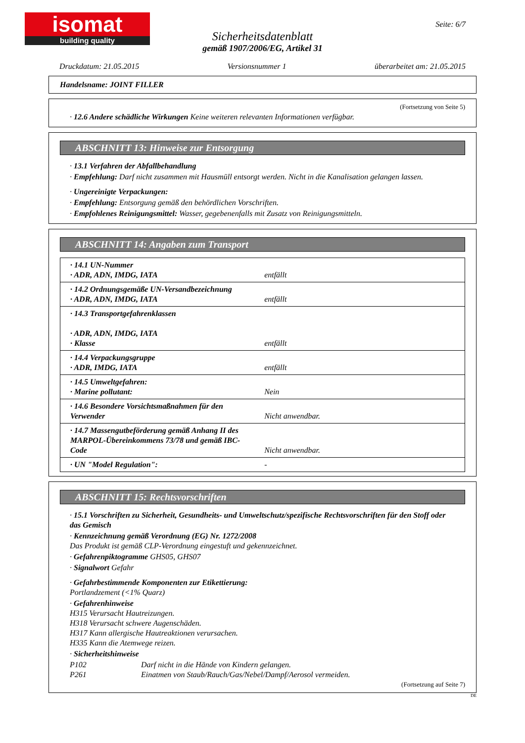isomat
building quality
Seite: 6/7
Sicherheitsdatenblatt
gemäß 1907/2006/EG, Artikel 31
Druckdatum: 21.05.2015 Versionsnummer 1 überarbeitet am: 21.05.2015
Handelsname: JOINT FILLER
(Fortsetzung von Seite 5)
· 12.6 Andere schädliche Wirkungen Keine weiteren relevanten Informationen verfügbar.
ABSCHNITT 13: Hinweise zur Entsorgung
· 13.1 Verfahren der Abfallbehandlung
· Empfehlung: Darf nicht zusammen mit Hausmüll entsorgt werden. Nicht in die Kanalisation gelangen lassen.
· Ungereinigte Verpackungen:
· Empfehlung: Entsorgung gemäß den behördlichen Vorschriften.
· Empfohlenes Reinigungsmittel: Wasser, gegebenenfalls mit Zusatz von Reinigungsmitteln.
ABSCHNITT 14: Angaben zum Transport
| · 14.1 UN-Nummer · ADR, ADN, IMDG, IATA | entfällt |
| · 14.2 Ordnungsgemäße UN-Versandbezeichnung · ADR, ADN, IMDG, IATA | entfällt |
| · 14.3 Transportgefahrenklassen · ADR, ADN, IMDG, IATA · Klasse | entfällt |
| · 14.4 Verpackungsgruppe · ADR, IMDG, IATA | entfällt |
| · 14.5 Umweltgefahren: · Marine pollutant: | Nein |
| · 14.6 Besondere Vorsichtsmaßnahmen für den Verwender | Nicht anwendbar. |
| · 14.7 Massengutbeförderung gemäß Anhang II des MARPOL-Übereinkommens 73/78 und gemäß IBC-Code | Nicht anwendbar. |
| · UN "Model Regulation": | - |
ABSCHNITT 15: Rechtsvorschriften
· 15.1 Vorschriften zu Sicherheit, Gesundheits- und Umweltschutz/spezifische Rechtsvorschriften für den Stoff oder das Gemisch
· Kennzeichnung gemäß Verordnung (EG) Nr. 1272/2008
Das Produkt ist gemäß CLP-Verordnung eingestuft und gekennzeichnet.
· Gefahrenpiktogramme GHS05, GHS07
· Signalwort Gefahr
· Gefahrbestimmende Komponenten zur Etikettierung:
Portlandzement (<1% Quarz)
· Gefahrenhinweise
H315 Verursacht Hautreizungen.
H318 Verursacht schwere Augenschäden.
H317 Kann allergische Hautreaktionen verursachen.
H335 Kann die Atemwege reizen.
· Sicherheitshinweise
P102 Darf nicht in die Hände von Kindern gelangen.
P261 Einatmen von Staub/Rauch/Gas/Nebel/Dampf/Aerosol vermeiden.
(Fortsetzung auf Seite 7)
DE